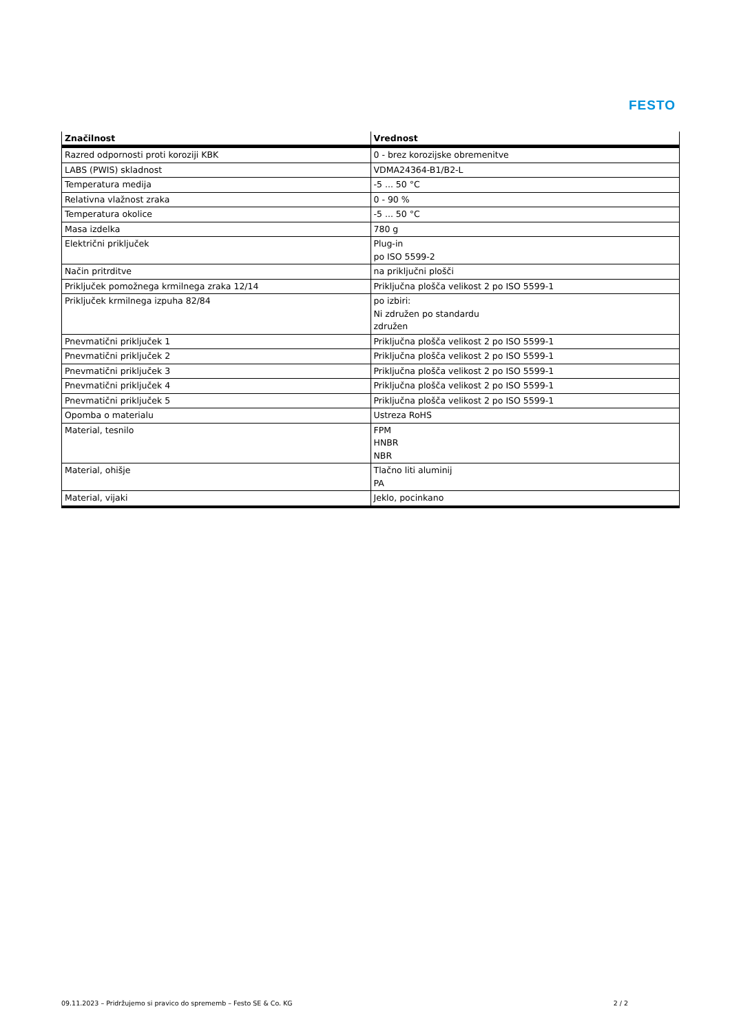FESTO
| Značilnost | Vrednost |
| --- | --- |
| Razred odpornosti proti koroziji KBK | 0 - brez korozijske obremenitve |
| LABS (PWIS) skladnost | VDMA24364-B1/B2-L |
| Temperatura medija | -5 ... 50 °C |
| Relativna vlažnost zraka | 0 - 90 % |
| Temperatura okolice | -5 ... 50 °C |
| Masa izdelka | 780 g |
| Električni priključek | Plug-in po ISO 5599-2 |
| Način pritrditve | na priključni plošči |
| Priključek pomožnega krmilnega zraka 12/14 | Priključna plošča velikost 2 po ISO 5599-1 |
| Priključek krmilnega izpuha 82/84 | po izbiri: Ni združen po standardu združen |
| Pnevmatični priključek 1 | Priključna plošča velikost 2 po ISO 5599-1 |
| Pnevmatični priključek 2 | Priključna plošča velikost 2 po ISO 5599-1 |
| Pnevmatični priključek 3 | Priključna plošča velikost 2 po ISO 5599-1 |
| Pnevmatični priključek 4 | Priključna plošča velikost 2 po ISO 5599-1 |
| Pnevmatični priključek 5 | Priključna plošča velikost 2 po ISO 5599-1 |
| Opomba o materialu | Ustreza RoHS |
| Material, tesnilo | FPM HNBR NBR |
| Material, ohišje | Tlačno liti aluminij PA |
| Material, vijaki | Jeklo, pocinkano |
09.11.2023 – Pridržujemo si pravico do sprememb – Festo SE & Co. KG 2 / 2